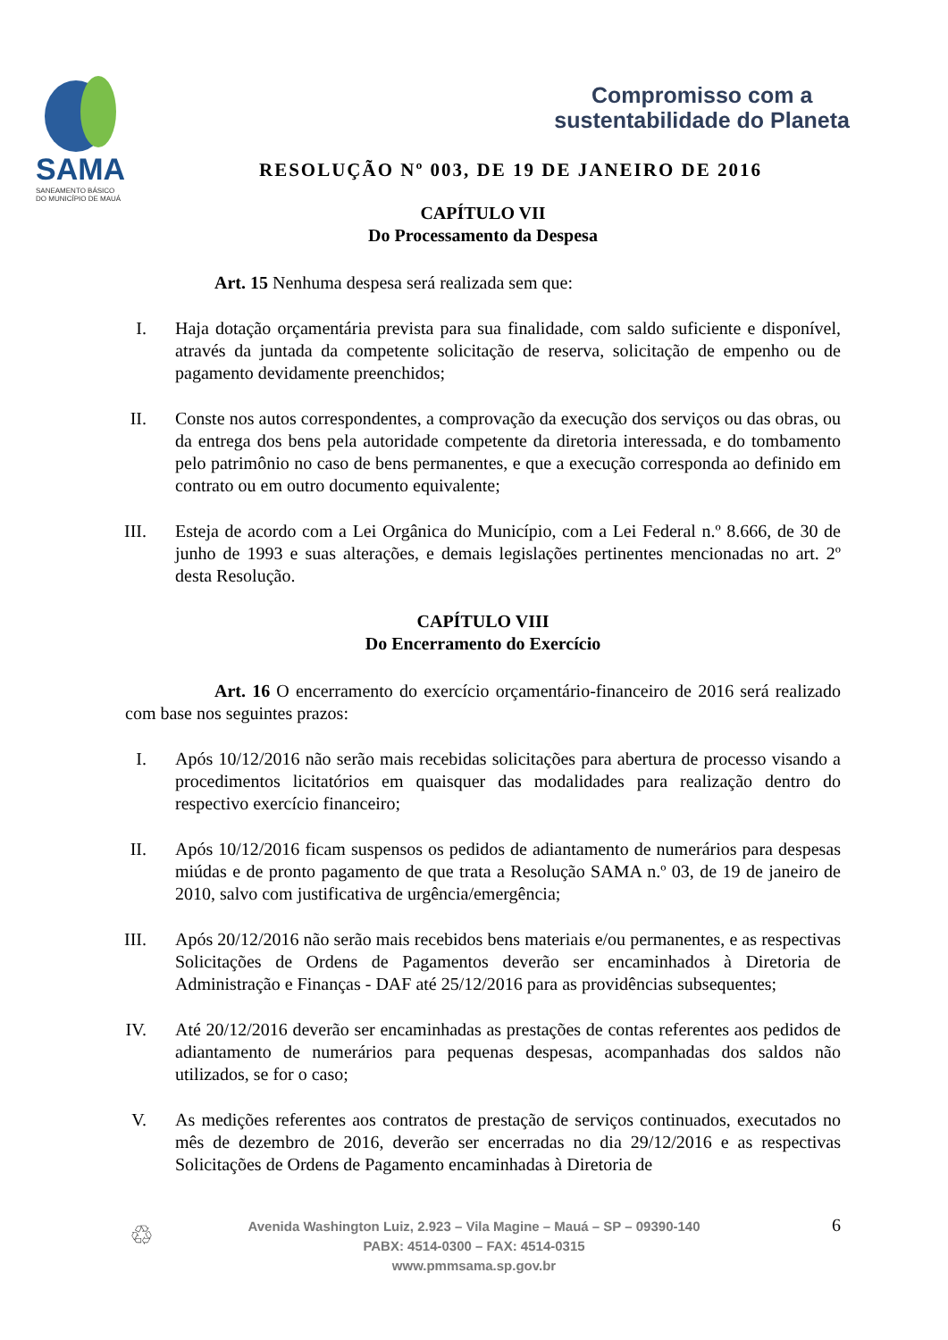SAMA
SANEAMENTO BÁSICO
DO MUNICÍPIO DE MAUÁ
Compromisso com a
sustentabilidade do Planeta
RESOLUÇÃO Nº 003, DE 19 DE JANEIRO DE 2016
CAPÍTULO VII
Do Processamento da Despesa
Art. 15 Nenhuma despesa será realizada sem que:
I. Haja dotação orçamentária prevista para sua finalidade, com saldo suficiente e disponível, através da juntada da competente solicitação de reserva, solicitação de empenho ou de pagamento devidamente preenchidos;
II. Conste nos autos correspondentes, a comprovação da execução dos serviços ou das obras, ou da entrega dos bens pela autoridade competente da diretoria interessada, e do tombamento pelo patrimônio no caso de bens permanentes, e que a execução corresponda ao definido em contrato ou em outro documento equivalente;
III. Esteja de acordo com a Lei Orgânica do Município, com a Lei Federal n.º 8.666, de 30 de junho de 1993 e suas alterações, e demais legislações pertinentes mencionadas no art. 2º desta Resolução.
CAPÍTULO VIII
Do Encerramento do Exercício
Art. 16 O encerramento do exercício orçamentário-financeiro de 2016 será realizado com base nos seguintes prazos:
I. Após 10/12/2016 não serão mais recebidas solicitações para abertura de processo visando a procedimentos licitatórios em quaisquer das modalidades para realização dentro do respectivo exercício financeiro;
II. Após 10/12/2016 ficam suspensos os pedidos de adiantamento de numerários para despesas miúdas e de pronto pagamento de que trata a Resolução SAMA n.º 03, de 19 de janeiro de 2010, salvo com justificativa de urgência/emergência;
III. Após 20/12/2016 não serão mais recebidos bens materiais e/ou permanentes, e as respectivas Solicitações de Ordens de Pagamentos deverão ser encaminhados à Diretoria de Administração e Finanças - DAF até 25/12/2016 para as providências subsequentes;
IV. Até 20/12/2016 deverão ser encaminhadas as prestações de contas referentes aos pedidos de adiantamento de numerários para pequenas despesas, acompanhadas dos saldos não utilizados, se for o caso;
V. As medições referentes aos contratos de prestação de serviços continuados, executados no mês de dezembro de 2016, deverão ser encerradas no dia 29/12/2016 e as respectivas Solicitações de Ordens de Pagamento encaminhadas à Diretoria de
♲
Avenida Washington Luiz, 2.923 – Vila Magine – Mauá – SP – 09390-140
PABX: 4514-0300 – FAX: 4514-0315
www.pmmsama.sp.gov.br
6